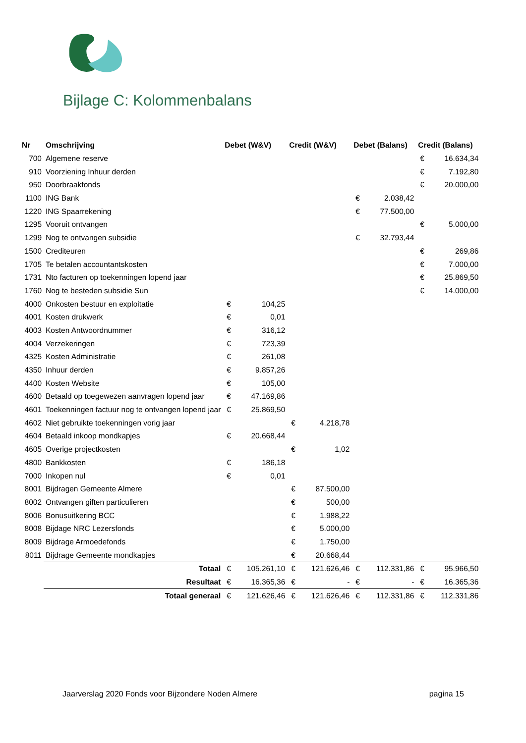Bijlage C: Kolommenbalans
| Nr | Omschrijving | Debet (W&V) | | Credit (W&V) | | Debet (Balans) | | Credit (Balans) | |
| --- | --- | --- | --- | --- | --- | --- | --- | --- | --- |
| 700 | Algemene reserve | | | | | | | € | 16.634,34 |
| 910 | Voorziening Inhuur derden | | | | | | | € | 7.192,80 |
| 950 | Doorbraakfonds | | | | | | | € | 20.000,00 |
| 1100 | ING Bank | | | | | € | 2.038,42 | | |
| 1220 | ING Spaarrekening | | | | | € | 77.500,00 | | |
| 1295 | Vooruit ontvangen | | | | | | | € | 5.000,00 |
| 1299 | Nog te ontvangen subsidie | | | | | € | 32.793,44 | | |
| 1500 | Crediteuren | | | | | | | € | 269,86 |
| 1705 | Te betalen accountantskosten | | | | | | | € | 7.000,00 |
| 1731 | Nto facturen op toekenningen lopend jaar | | | | | | | € | 25.869,50 |
| 1760 | Nog te besteden subsidie Sun | | | | | | | € | 14.000,00 |
| 4000 | Onkosten bestuur en exploitatie | € | 104,25 | | | | | | |
| 4001 | Kosten drukwerk | € | 0,01 | | | | | | |
| 4003 | Kosten Antwoordnummer | € | 316,12 | | | | | | |
| 4004 | Verzekeringen | € | 723,39 | | | | | | |
| 4325 | Kosten Administratie | € | 261,08 | | | | | | |
| 4350 | Inhuur derden | € | 9.857,26 | | | | | | |
| 4400 | Kosten Website | € | 105,00 | | | | | | |
| 4600 | Betaald op toegewezen aanvragen lopend jaar | € | 47.169,86 | | | | | | |
| 4601 | Toekenningen factuur nog te ontvangen lopend jaar | € | 25.869,50 | | | | | | |
| 4602 | Niet gebruikte toekenningen vorig jaar | | | € | 4.218,78 | | | | |
| 4604 | Betaald inkoop mondkapjes | € | 20.668,44 | | | | | | |
| 4605 | Overige projectkosten | | | € | 1,02 | | | | |
| 4800 | Bankkosten | € | 186,18 | | | | | | |
| 7000 | Inkopen nul | € | 0,01 | | | | | | |
| 8001 | Bijdragen Gemeente Almere | | | € | 87.500,00 | | | | |
| 8002 | Ontvangen giften particulieren | | | € | 500,00 | | | | |
| 8006 | Bonusuitkering BCC | | | € | 1.988,22 | | | | |
| 8008 | Bijdage NRC Lezersfonds | | | € | 5.000,00 | | | | |
| 8009 | Bijdrage Armoedefonds | | | € | 1.750,00 | | | | |
| 8011 | Bijdrage Gemeente mondkapjes | | | € | 20.668,44 | | | | |
| | Totaal | € | 105.261,10 | € | 121.626,46 | € | 112.331,86 | € | 95.966,50 |
| | Resultaat | € | 16.365,36 | € | - | € | - | € | 16.365,36 |
| | Totaal generaal | € | 121.626,46 | € | 121.626,46 | € | 112.331,86 | € | 112.331,86 |
Jaarverslag 2020 Fonds voor Bijzondere Noden Almere pagina 15